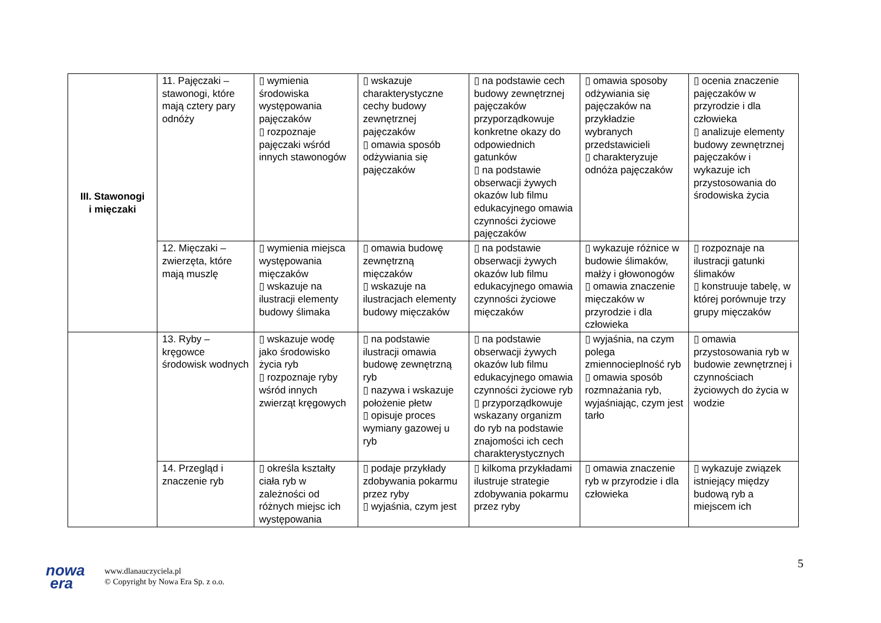| III. Stawonogi i mięczaki | 11. Pajęczaki – stawonogi, które mają cztery pary odnóży | ▯ wymienia środowiska występowania pajęczaków ▯ rozpoznaje pajęczaki wśród innych stawonogów | ▯ wskazuje charakterystyczne cechy budowy zewnętrznej pajęczaków ▯ omawia sposób odżywiania się pajęczaków | ▯ na podstawie cech budowy zewnętrznej pajęczaków przyporządkowuje konkretne okazy do odpowiednich gatunków ▯ na podstawie obserwacji żywych okazów lub filmu edukacyjnego omawia czynności życiowe pajęczaków | ▯ omawia sposoby odżywiania się pajęczaków na przykładzie wybranych przedstawicieli ▯ charakteryzuje odnóża pajęczaków | ▯ ocenia znaczenie pajęczaków w przyrodzie i dla człowieka ▯ analizuje elementy budowy zewnętrznej pajęczaków i wykazuje ich przystosowania do środowiska życia |
| | 12. Mięczaki – zwierzęta, które mają muszlę | ▯ wymienia miejsca występowania mięczaków ▯ wskazuje na ilustracji elementy budowy ślimaka | ▯ omawia budowę zewnętrzną mięczaków ▯ wskazuje na ilustracjach elementy budowy mięczaków | ▯ na podstawie obserwacji żywych okazów lub filmu edukacyjnego omawia czynności życiowe mięczaków | ▯ wykazuje różnice w budowie ślimaków, małży i głowonogów ▯ omawia znaczenie mięczaków w przyrodzie i dla człowieka | ▯ rozpoznaje na ilustracji gatunki ślimaków ▯ konstruuje tabelę, w której porównuje trzy grupy mięczaków |
| | 13. Ryby – kręgowce środowisk wodnych | ▯ wskazuje wodę jako środowisko życia ryb ▯ rozpoznaje ryby wśród innych zwierząt kręgowych | ▯ na podstawie ilustracji omawia budowę zewnętrzną ryb ▯ nazywa i wskazuje położenie płetw ▯ opisuje proces wymiany gazowej u ryb | ▯ na podstawie obserwacji żywych okazów lub filmu edukacyjnego omawia czynności życiowe ryb ▯ przyporządkowuje wskazany organizm do ryb na podstawie znajomości ich cech charakterystycznych | ▯ wyjaśnia, na czym polega zmiennocieplność ryb ▯ omawia sposób rozmnażania ryb, wyjaśniając, czym jest tarło | ▯ omawia przystosowania ryb w budowie zewnętrznej i czynnościach życiowych do życia w wodzie |
| | 14. Przegląd i znaczenie ryb | ▯ określa kształty ciała ryb w zależności od różnych miejsc ich występowania | ▯ podaje przykłady zdobywania pokarmu przez ryby ▯ wyjaśnia, czym jest | ▯ kilkoma przykładami ilustruje strategie zdobywania pokarmu przez ryby | ▯ omawia znaczenie ryb w przyrodzie i dla człowieka | ▯ wykazuje związek istniejący między budową ryb a miejscem ich |
5
nowa
era
www.dlanauczyciela.pl
© Copyright by Nowa Era Sp. z o.o.